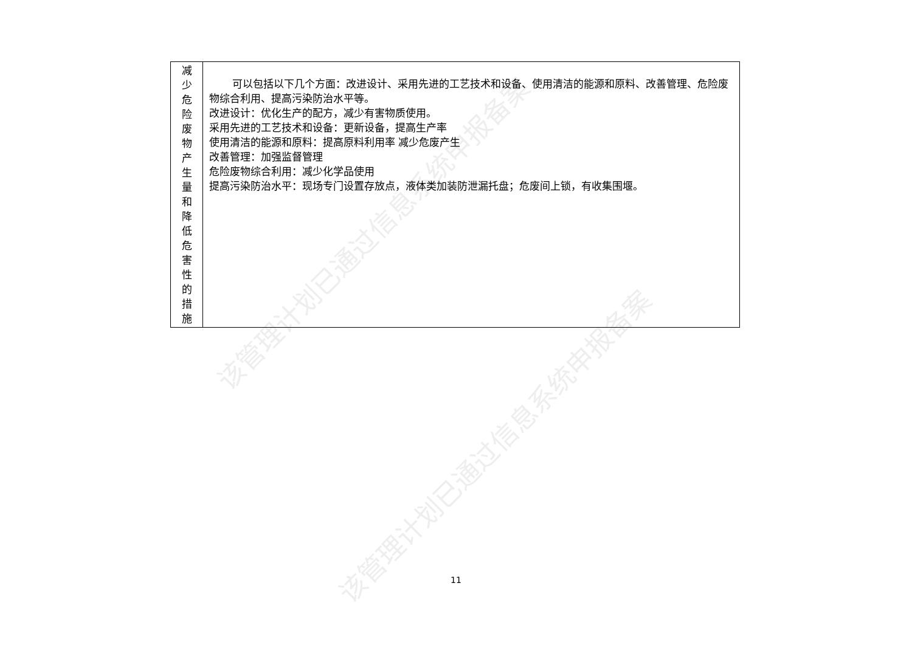该管理计划已通过信息系统申报备案
该管理计划已通过信息系统申报备案
| 减 少 危 险 废 物 产 生 量 和 降 低 危 害 性 的 措 施 | 可以包括以下几个方面：改进设计、采用先进的工艺技术和设备、使用清洁的能源和原料、改善管理、危险废物综合利用、提高污染防治水平等。 改进设计：优化生产的配方，减少有害物质使用。 采用先进的工艺技术和设备：更新设备，提高生产率 使用清洁的能源和原料：提高原料利用率 减少危废产生 改善管理：加强监督管理 危险废物综合利用：减少化学品使用 提高污染防治水平：现场专门设置存放点，液体类加装防泄漏托盘；危废间上锁，有收集围堰。 |
11